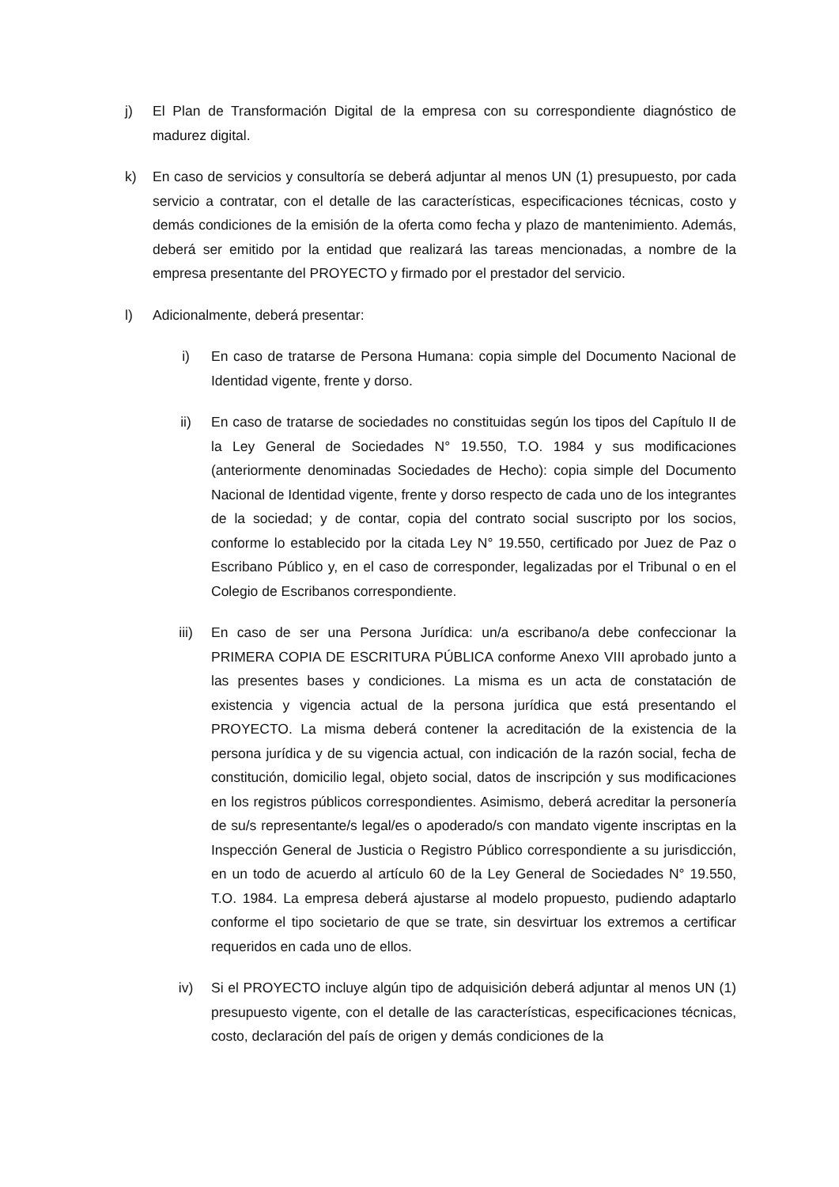j) El Plan de Transformación Digital de la empresa con su correspondiente diagnóstico de madurez digital.
k) En caso de servicios y consultoría se deberá adjuntar al menos UN (1) presupuesto, por cada servicio a contratar, con el detalle de las características, especificaciones técnicas, costo y demás condiciones de la emisión de la oferta como fecha y plazo de mantenimiento. Además, deberá ser emitido por la entidad que realizará las tareas mencionadas, a nombre de la empresa presentante del PROYECTO y firmado por el prestador del servicio.
l) Adicionalmente, deberá presentar:
i) En caso de tratarse de Persona Humana: copia simple del Documento Nacional de Identidad vigente, frente y dorso.
ii) En caso de tratarse de sociedades no constituidas según los tipos del Capítulo II de la Ley General de Sociedades N° 19.550, T.O. 1984 y sus modificaciones (anteriormente denominadas Sociedades de Hecho): copia simple del Documento Nacional de Identidad vigente, frente y dorso respecto de cada uno de los integrantes de la sociedad; y de contar, copia del contrato social suscripto por los socios, conforme lo establecido por la citada Ley N° 19.550, certificado por Juez de Paz o Escribano Público y, en el caso de corresponder, legalizadas por el Tribunal o en el Colegio de Escribanos correspondiente.
iii) En caso de ser una Persona Jurídica: un/a escribano/a debe confeccionar la PRIMERA COPIA DE ESCRITURA PÚBLICA conforme Anexo VIII aprobado junto a las presentes bases y condiciones. La misma es un acta de constatación de existencia y vigencia actual de la persona jurídica que está presentando el PROYECTO. La misma deberá contener la acreditación de la existencia de la persona jurídica y de su vigencia actual, con indicación de la razón social, fecha de constitución, domicilio legal, objeto social, datos de inscripción y sus modificaciones en los registros públicos correspondientes. Asimismo, deberá acreditar la personería de su/s representante/s legal/es o apoderado/s con mandato vigente inscriptas en la Inspección General de Justicia o Registro Público correspondiente a su jurisdicción, en un todo de acuerdo al artículo 60 de la Ley General de Sociedades N° 19.550, T.O. 1984. La empresa deberá ajustarse al modelo propuesto, pudiendo adaptarlo conforme el tipo societario de que se trate, sin desvirtuar los extremos a certificar requeridos en cada uno de ellos.
iv) Si el PROYECTO incluye algún tipo de adquisición deberá adjuntar al menos UN (1) presupuesto vigente, con el detalle de las características, especificaciones técnicas, costo, declaración del país de origen y demás condiciones de la